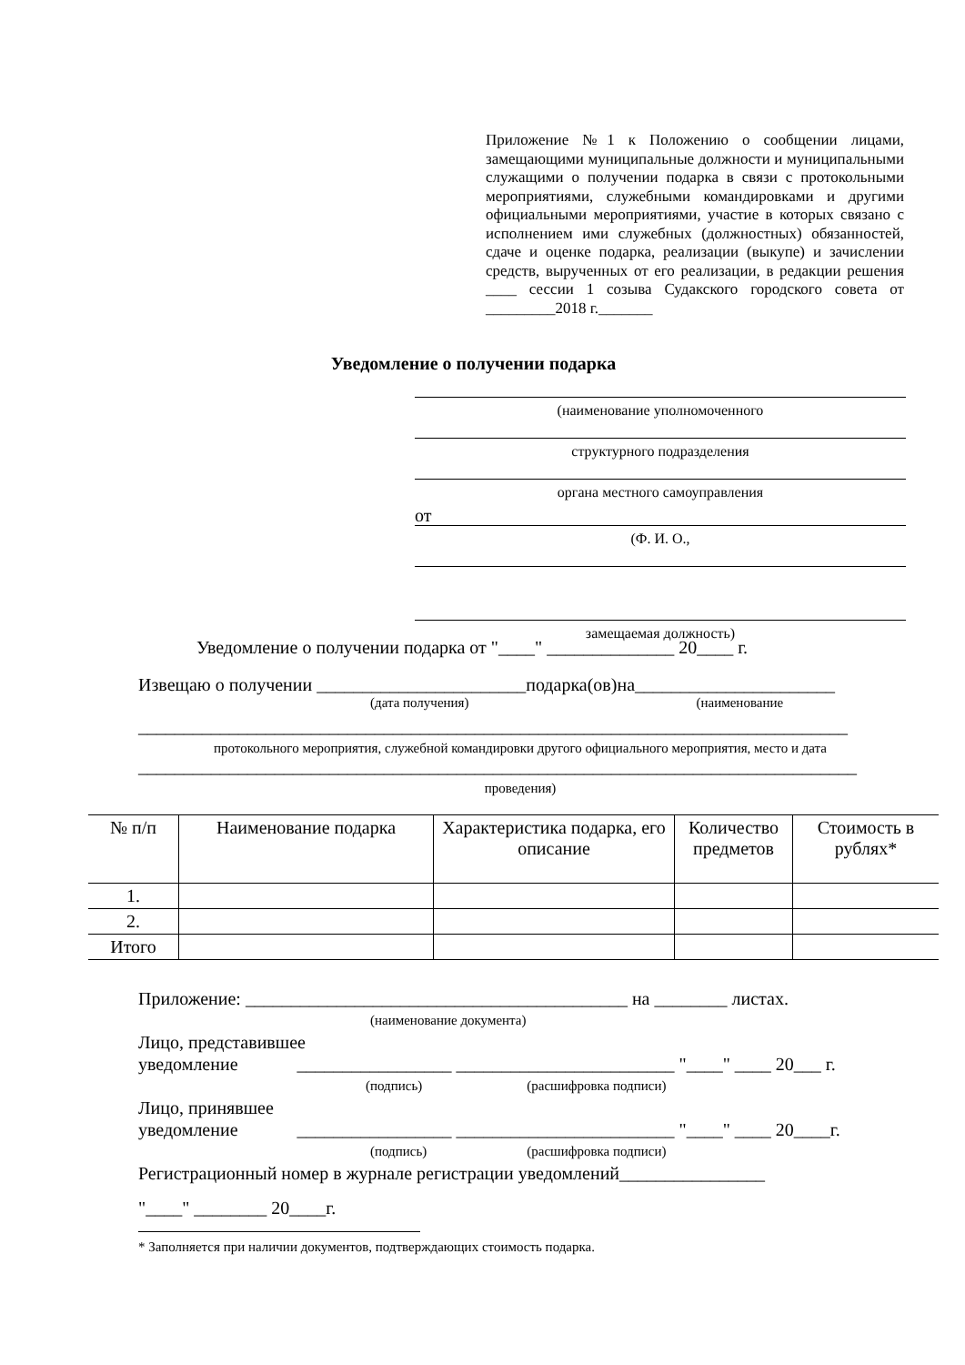Приложение №1 к Положению о сообщении лицами, замещающими муниципальные должности и муниципальными служащими о получении подарка в связи с протокольными мероприятиями, служебными командировками и другими официальными мероприятиями, участие в которых связано с исполнением ими служебных (должностных) обязанностей, сдаче и оценке подарка, реализации (выкупе) и зачислении средств, вырученных от его реализации, в редакции решения ____ сессии 1 созыва Судакского городского совета от _________2018 г._______
Уведомление о получении подарка
(наименование уполномоченного
структурного подразделения
органа местного самоуправления
от
(Ф. И. О.,
замещаемая должность)
Уведомление о получении подарка от "____" ______________ 20____ г.
Извещаю о получении _______________________подарка(ов)на______________________
(дата получения) (наименование
______________________________________________________________________________
протокольного мероприятия, служебной командировки другого официального мероприятия, место и дата
_______________________________________________________________________________
проведения)
| № п/п | Наименование подарка | Характеристика подарка, его описание | Количество предметов | Стоимость в рублях* |
| --- | --- | --- | --- | --- |
| 1. | | | | |
| 2. | | | | |
| Итого | | | | |
Приложение: __________________________________________ на ________ листах.
(наименование документа)
Лицо, представившее
уведомление _________________ ________________________ "____" ____ 20___ г.
(подпись) (расшифровка подписи)
Лицо, принявшее
уведомление _________________ ________________________ "____" ____ 20____г.
(подпись) (расшифровка подписи)
Регистрационный номер в журнале регистрации уведомлений________________
"____" ________ 20____г.
* Заполняется при наличии документов, подтверждающих стоимость подарка.